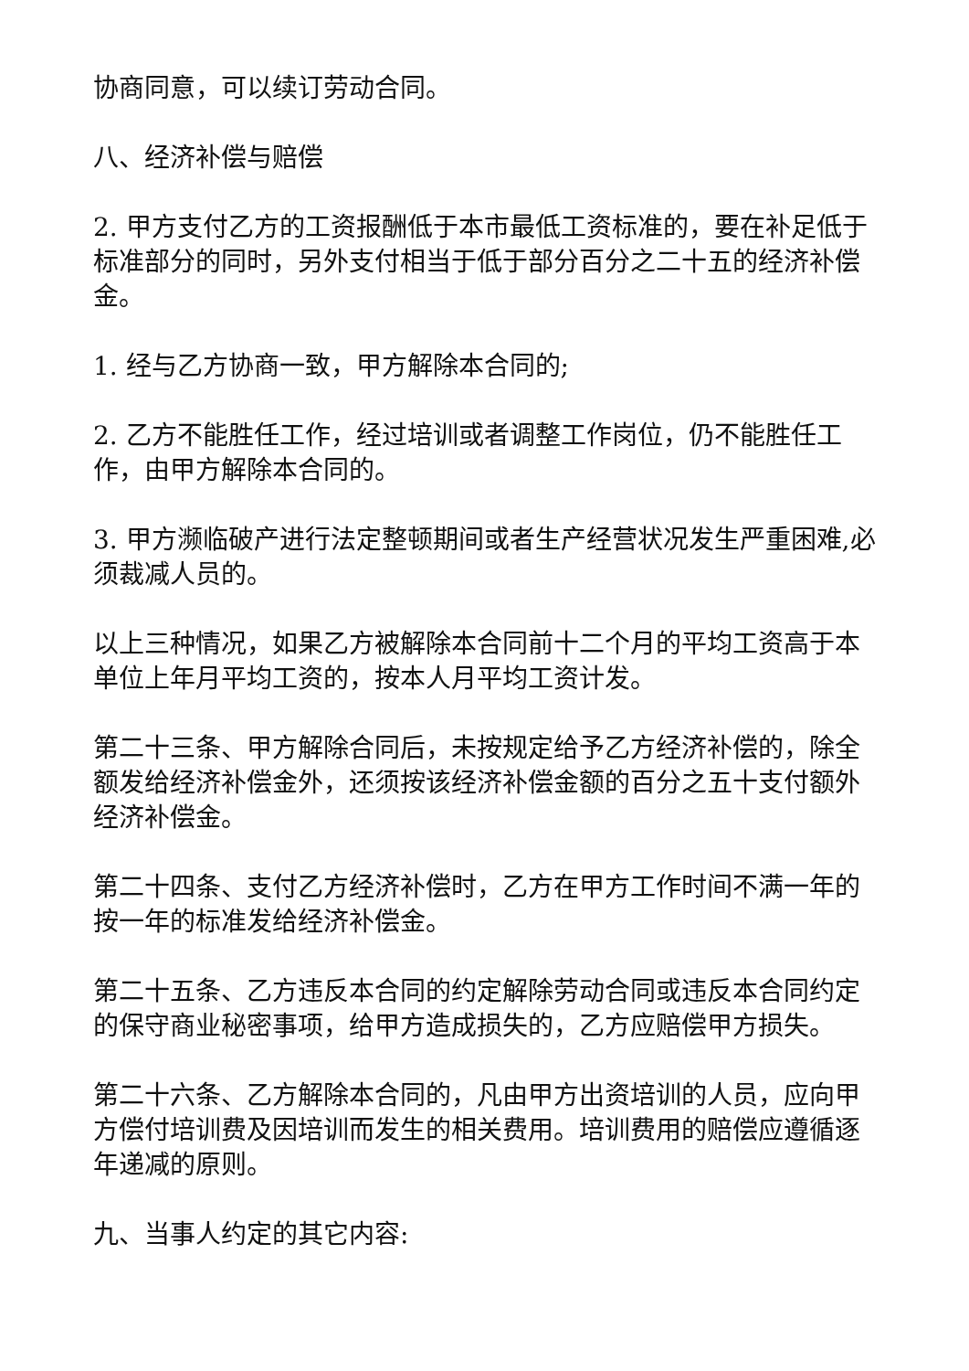协商同意，可以续订劳动合同。
八、经济补偿与赔偿
2. 甲方支付乙方的工资报酬低于本市最低工资标准的，要在补足低于标准部分的同时，另外支付相当于低于部分百分之二十五的经济补偿金。
1. 经与乙方协商一致，甲方解除本合同的;
2. 乙方不能胜任工作，经过培训或者调整工作岗位，仍不能胜任工作，由甲方解除本合同的。
3. 甲方濒临破产进行法定整顿期间或者生产经营状况发生严重困难,必须裁减人员的。
以上三种情况，如果乙方被解除本合同前十二个月的平均工资高于本单位上年月平均工资的，按本人月平均工资计发。
第二十三条、甲方解除合同后，未按规定给予乙方经济补偿的，除全额发给经济补偿金外，还须按该经济补偿金额的百分之五十支付额外经济补偿金。
第二十四条、支付乙方经济补偿时，乙方在甲方工作时间不满一年的按一年的标准发给经济补偿金。
第二十五条、乙方违反本合同的约定解除劳动合同或违反本合同约定的保守商业秘密事项，给甲方造成损失的，乙方应赔偿甲方损失。
第二十六条、乙方解除本合同的，凡由甲方出资培训的人员，应向甲方偿付培训费及因培训而发生的相关费用。培训费用的赔偿应遵循逐年递减的原则。
九、当事人约定的其它内容: